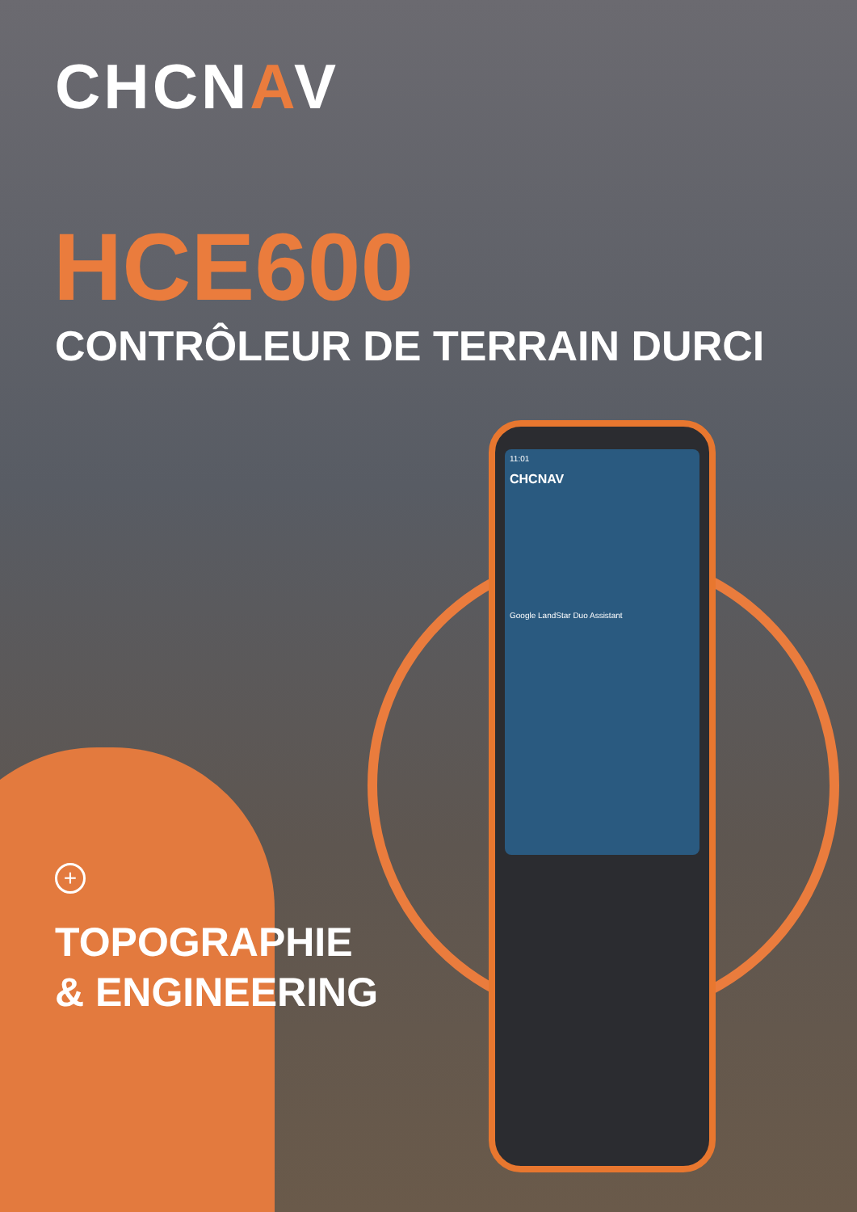CHCNAV
HCE600
CONTRÔLEUR DE TERRAIN DURCI
11:01
CHCNAV
Google LandStar Duo Assistant
+
TOPOGRAPHIE
& ENGINEERING